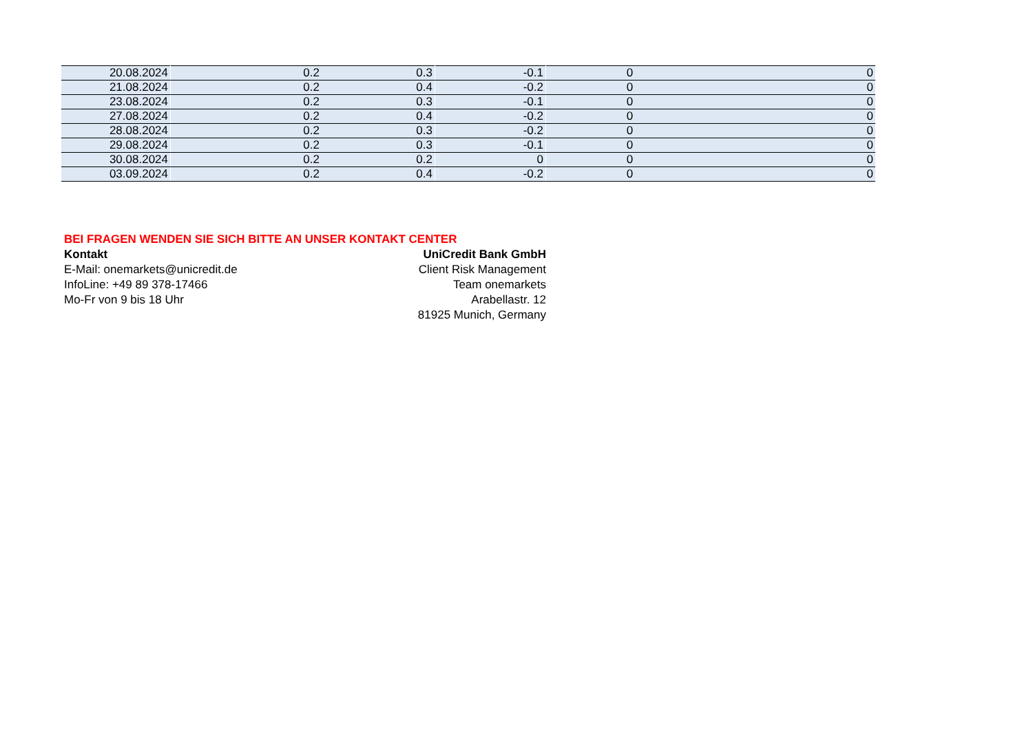| 20.08.2024 | 0.2 | 0.3 | -0.1 | 0 | 0 |
| 21.08.2024 | 0.2 | 0.4 | -0.2 | 0 | 0 |
| 23.08.2024 | 0.2 | 0.3 | -0.1 | 0 | 0 |
| 27.08.2024 | 0.2 | 0.4 | -0.2 | 0 | 0 |
| 28.08.2024 | 0.2 | 0.3 | -0.2 | 0 | 0 |
| 29.08.2024 | 0.2 | 0.3 | -0.1 | 0 | 0 |
| 30.08.2024 | 0.2 | 0.2 | 0 | 0 | 0 |
| 03.09.2024 | 0.2 | 0.4 | -0.2 | 0 | 0 |
BEI FRAGEN WENDEN SIE SICH BITTE AN UNSER KONTAKT CENTER
Kontakt UniCredit Bank GmbH
E-Mail: onemarkets@unicredit.de Client Risk Management
InfoLine: +49 89 378-17466 Team onemarkets
Mo-Fr von 9 bis 18 Uhr Arabellastr. 12
81925 Munich, Germany